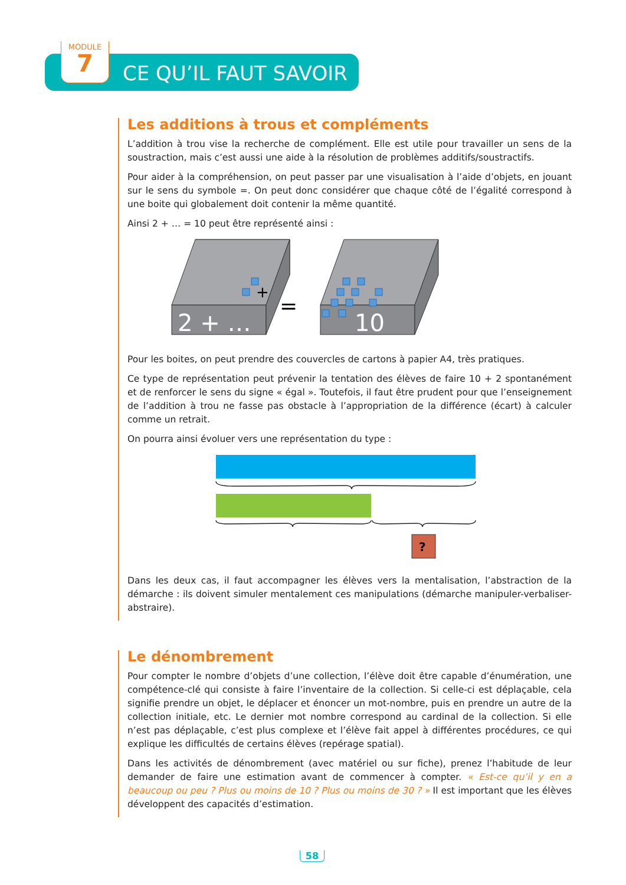MODULE
7
CE QU’IL FAUT SAVOIR
Les additions à trous et compléments
L’addition à trou vise la recherche de complément. Elle est utile pour travailler un sens de la soustraction, mais c’est aussi une aide à la résolution de problèmes additifs/soustractifs.
Pour aider à la compréhension, on peut passer par une visualisation à l’aide d’objets, en jouant sur le sens du symbole =. On peut donc considérer que chaque côté de l’égalité correspond à une boite qui globalement doit contenir la même quantité.
Ainsi 2 + … = 10 peut être représenté ainsi :
2 + …
+
=
10
Pour les boites, on peut prendre des couvercles de cartons à papier A4, très pratiques.
Ce type de représentation peut prévenir la tentation des élèves de faire 10 + 2 spontanément et de renforcer le sens du signe « égal ». Toutefois, il faut être prudent pour que l’enseignement de l’addition à trou ne fasse pas obstacle à l’appropriation de la différence (écart) à calculer comme un retrait.
On pourra ainsi évoluer vers une représentation du type :
?
Dans les deux cas, il faut accompagner les élèves vers la mentalisation, l’abstraction de la démarche : ils doivent simuler mentalement ces manipulations (démarche manipuler-verbaliser-abstraire).
Le dénombrement
Pour compter le nombre d’objets d’une collection, l’élève doit être capable d’énumération, une compétence-clé qui consiste à faire l’inventaire de la collection. Si celle-ci est déplaçable, cela signifie prendre un objet, le déplacer et énoncer un mot-nombre, puis en prendre un autre de la collection initiale, etc. Le dernier mot nombre correspond au cardinal de la collection. Si elle n’est pas déplaçable, c’est plus complexe et l’élève fait appel à différentes procédures, ce qui explique les difficultés de certains élèves (repérage spatial).
Dans les activités de dénombrement (avec matériel ou sur fiche), prenez l’habitude de leur demander de faire une estimation avant de commencer à compter. « Est-ce qu’il y en a beaucoup ou peu ? Plus ou moins de 10 ? Plus ou moins de 30 ? » Il est important que les élèves développent des capacités d’estimation.
58